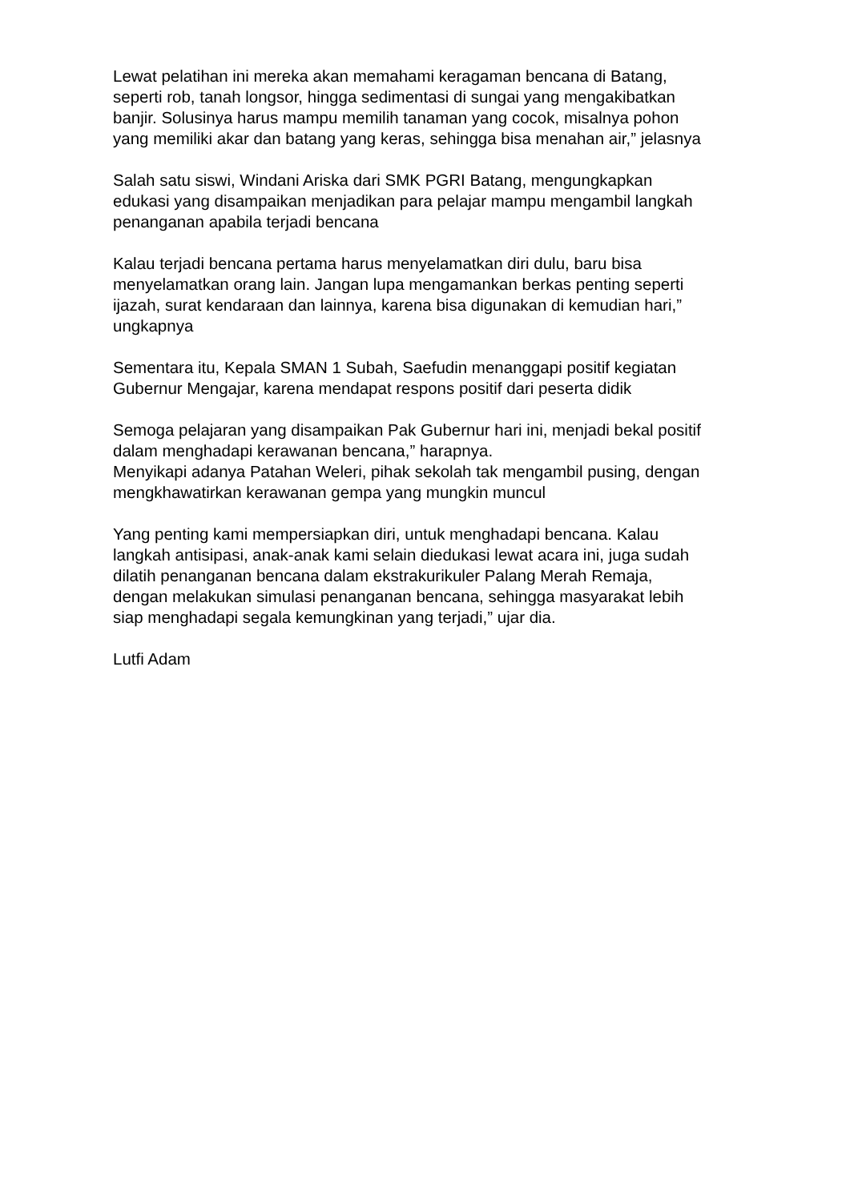Lewat pelatihan ini mereka akan memahami keragaman bencana di Batang,
seperti rob, tanah longsor, hingga sedimentasi di sungai yang mengakibatkan
banjir. Solusinya harus mampu memilih tanaman yang cocok, misalnya pohon
yang memiliki akar dan batang yang keras, sehingga bisa menahan air,” jelasnya
Salah satu siswi, Windani Ariska dari SMK PGRI Batang, mengungkapkan
edukasi yang disampaikan menjadikan para pelajar mampu mengambil langkah
penanganan apabila terjadi bencana
Kalau terjadi bencana pertama harus menyelamatkan diri dulu, baru bisa
menyelamatkan orang lain. Jangan lupa mengamankan berkas penting seperti
ijazah, surat kendaraan dan lainnya, karena bisa digunakan di kemudian hari,”
ungkapnya
Sementara itu, Kepala SMAN 1 Subah, Saefudin menanggapi positif kegiatan
Gubernur Mengajar, karena mendapat respons positif dari peserta didik
Semoga pelajaran yang disampaikan Pak Gubernur hari ini, menjadi bekal positif
dalam menghadapi kerawanan bencana,” harapnya.
Menyikapi adanya Patahan Weleri, pihak sekolah tak mengambil pusing, dengan
mengkhawatirkan kerawanan gempa yang mungkin muncul
Yang penting kami mempersiapkan diri, untuk menghadapi bencana. Kalau
langkah antisipasi, anak-anak kami selain diedukasi lewat acara ini, juga sudah
dilatih penanganan bencana dalam ekstrakurikuler Palang Merah Remaja,
dengan melakukan simulasi penanganan bencana, sehingga masyarakat lebih
siap menghadapi segala kemungkinan yang terjadi,” ujar dia.
Lutfi Adam